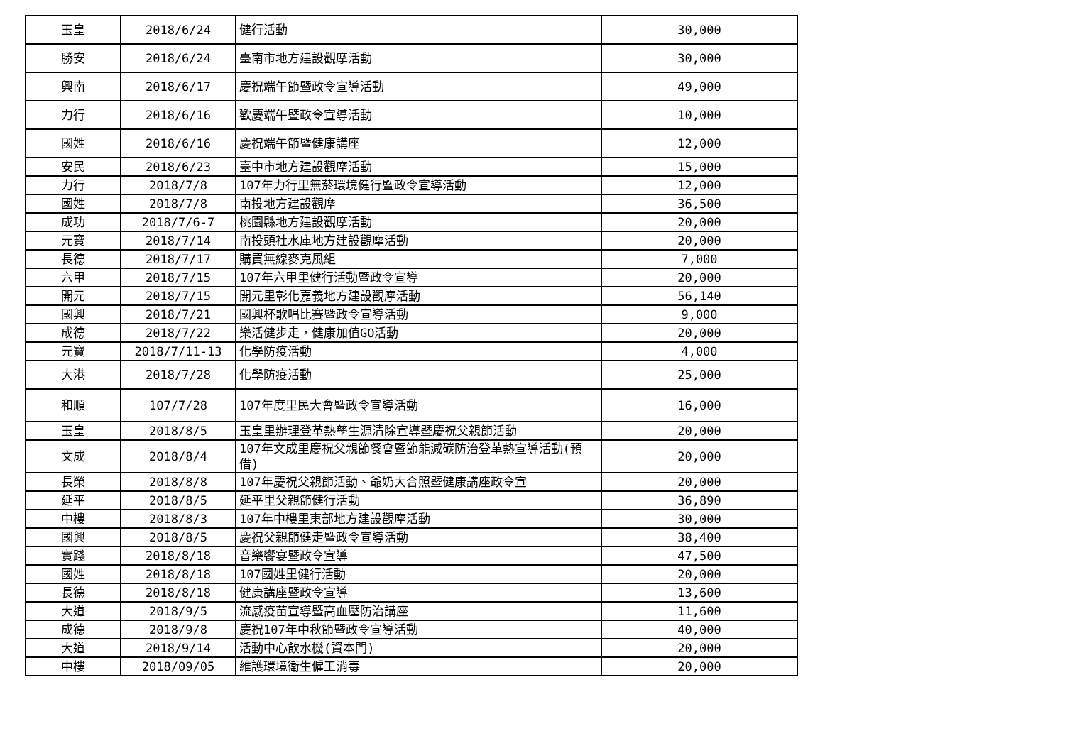| 玉皇 | 2018/6/24 | 健行活動 | 30,000 |
| 勝安 | 2018/6/24 | 臺南市地方建設觀摩活動 | 30,000 |
| 興南 | 2018/6/17 | 慶祝端午節暨政令宣導活動 | 49,000 |
| 力行 | 2018/6/16 | 歡慶端午暨政令宣導活動 | 10,000 |
| 國姓 | 2018/6/16 | 慶祝端午節暨健康講座 | 12,000 |
| 安民 | 2018/6/23 | 臺中市地方建設觀摩活動 | 15,000 |
| 力行 | 2018/7/8 | 107年力行里無菸環境健行暨政令宣導活動 | 12,000 |
| 國姓 | 2018/7/8 | 南投地方建設觀摩 | 36,500 |
| 成功 | 2018/7/6-7 | 桃園縣地方建設觀摩活動 | 20,000 |
| 元寶 | 2018/7/14 | 南投頭社水庫地方建設觀摩活動 | 20,000 |
| 長德 | 2018/7/17 | 購買無線麥克風組 | 7,000 |
| 六甲 | 2018/7/15 | 107年六甲里健行活動暨政令宣導 | 20,000 |
| 開元 | 2018/7/15 | 開元里彰化嘉義地方建設觀摩活動 | 56,140 |
| 國興 | 2018/7/21 | 國興杯歌唱比賽暨政令宣導活動 | 9,000 |
| 成德 | 2018/7/22 | 樂活健步走，健康加值GO活動 | 20,000 |
| 元寶 | 2018/7/11-13 | 化學防疫活動 | 4,000 |
| 大港 | 2018/7/28 | 化學防疫活動 | 25,000 |
| 和順 | 107/7/28 | 107年度里民大會暨政令宣導活動 | 16,000 |
| 玉皇 | 2018/8/5 | 玉皇里辦理登革熱孳生源清除宣導暨慶祝父親節活動 | 20,000 |
| 文成 | 2018/8/4 | 107年文成里慶祝父親節餐會暨節能減碳防治登革熱宣導活動(預借) | 20,000 |
| 長榮 | 2018/8/8 | 107年慶祝父親節活動、爺奶大合照暨健康講座政令宣 | 20,000 |
| 延平 | 2018/8/5 | 延平里父親節健行活動 | 36,890 |
| 中樓 | 2018/8/3 | 107年中樓里東部地方建設觀摩活動 | 30,000 |
| 國興 | 2018/8/5 | 慶祝父親節健走暨政令宣導活動 | 38,400 |
| 實踐 | 2018/8/18 | 音樂饗宴暨政令宣導 | 47,500 |
| 國姓 | 2018/8/18 | 107國姓里健行活動 | 20,000 |
| 長德 | 2018/8/18 | 健康講座暨政令宣導 | 13,600 |
| 大道 | 2018/9/5 | 流感疫苗宣導暨高血壓防治講座 | 11,600 |
| 成德 | 2018/9/8 | 慶祝107年中秋節暨政令宣導活動 | 40,000 |
| 大道 | 2018/9/14 | 活動中心飲水機(資本門) | 20,000 |
| 中樓 | 2018/09/05 | 維護環境衛生僱工消毒 | 20,000 |